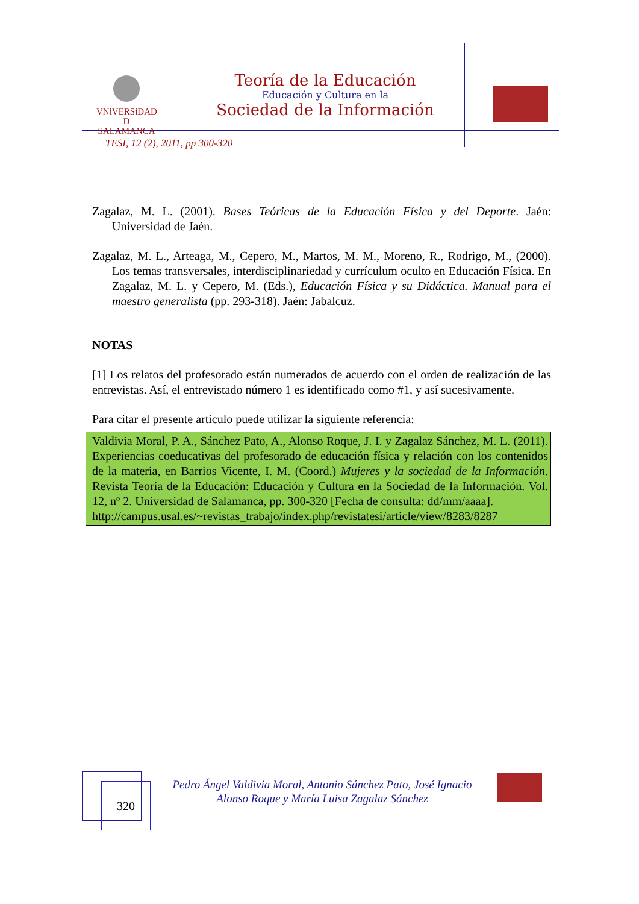VNiVERSiDAD
D SALAMANCA
Teoría de la Educación
Educación y Cultura en la
Sociedad de la Información
TESI, 12 (2), 2011, pp 300-320
Zagalaz, M. L. (2001). Bases Teóricas de la Educación Física y del Deporte. Jaén: Universidad de Jaén.
Zagalaz, M. L., Arteaga, M., Cepero, M., Martos, M. M., Moreno, R., Rodrigo, M., (2000). Los temas transversales, interdisciplinariedad y currículum oculto en Educación Física. En Zagalaz, M. L. y Cepero, M. (Eds.), Educación Física y su Didáctica. Manual para el maestro generalista (pp. 293-318). Jaén: Jabalcuz.
NOTAS
[1] Los relatos del profesorado están numerados de acuerdo con el orden de realización de las entrevistas. Así, el entrevistado número 1 es identificado como #1, y así sucesivamente.
Para citar el presente artículo puede utilizar la siguiente referencia:
Valdivia Moral, P. A., Sánchez Pato, A., Alonso Roque, J. I. y Zagalaz Sánchez, M. L. (2011). Experiencias coeducativas del profesorado de educación física y relación con los contenidos de la materia, en Barrios Vicente, I. M. (Coord.) Mujeres y la sociedad de la Información. Revista Teoría de la Educación: Educación y Cultura en la Sociedad de la Información. Vol. 12, nº 2. Universidad de Salamanca, pp. 300-320 [Fecha de consulta: dd/mm/aaaa].
http://campus.usal.es/~revistas_trabajo/index.php/revistatesi/article/view/8283/8287
320
Pedro Ángel Valdivia Moral, Antonio Sánchez Pato, José Ignacio Alonso Roque y María Luisa Zagalaz Sánchez